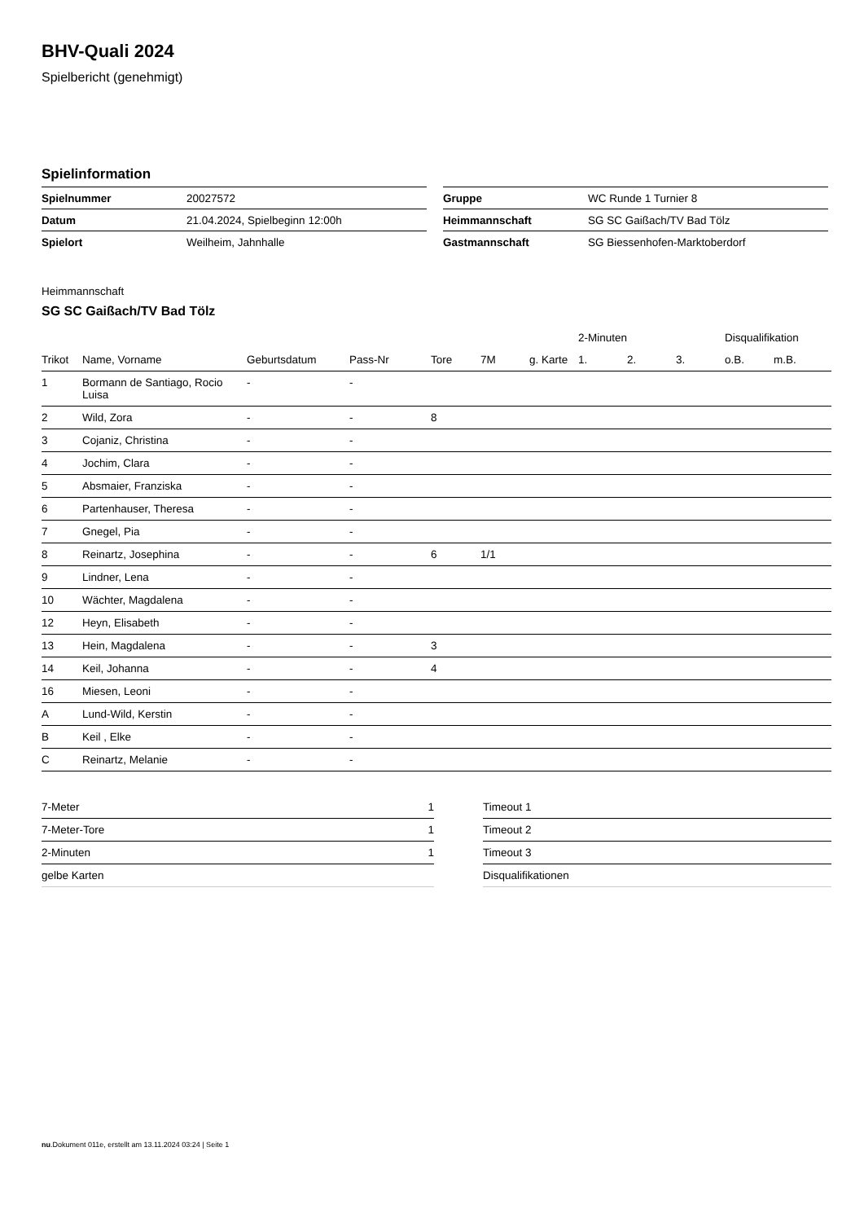BHV-Quali 2024
Spielbericht (genehmigt)
Spielinformation
| Spielnummer | 20027572 |
| Datum | 21.04.2024, Spielbeginn 12:00h |
| Spielort | Weilheim, Jahnhalle |
| Gruppe | WC Runde 1 Turnier 8 |
| Heimmannschaft | SG SC Gaißach/TV Bad Tölz |
| Gastmannschaft | SG Biessenhofen-Marktoberdorf |
Heimmannschaft
SG SC Gaißach/TV Bad Tölz
| | | | | | | | 2-Minuten | | | Disqualifikation | |
| --- | --- | --- | --- | --- | --- | --- | --- | --- | --- | --- | --- |
| Trikot | Name, Vorname | Geburtsdatum | Pass-Nr | Tore | 7M | g. Karte | 1. | 2. | 3. | o.B. | m.B. |
| 1 | Bormann de Santiago, Rocio Luisa | - | - | | | | | | | | |
| 2 | Wild, Zora | - | - | 8 | | | | | | | |
| 3 | Cojaniz, Christina | - | - | | | | | | | | |
| 4 | Jochim, Clara | - | - | | | | | | | | |
| 5 | Absmaier, Franziska | - | - | | | | | | | | |
| 6 | Partenhauser, Theresa | - | - | | | | | | | | |
| 7 | Gnegel, Pia | - | - | | | | | | | | |
| 8 | Reinartz, Josephina | - | - | 6 | 1/1 | | | | | | |
| 9 | Lindner, Lena | - | - | | | | | | | | |
| 10 | Wächter, Magdalena | - | - | | | | | | | | |
| 12 | Heyn, Elisabeth | - | - | | | | | | | | |
| 13 | Hein, Magdalena | - | - | 3 | | | | | | | |
| 14 | Keil, Johanna | - | - | 4 | | | | | | | |
| 16 | Miesen, Leoni | - | - | | | | | | | | |
| A | Lund-Wild, Kerstin | - | - | | | | | | | | |
| B | Keil , Elke | - | - | | | | | | | | |
| C | Reinartz, Melanie | - | - | | | | | | | | |
| 7-Meter | 1 |
| 7-Meter-Tore | 1 |
| 2-Minuten | 1 |
| gelbe Karten | |
| Timeout 1 |
| Timeout 2 |
| Timeout 3 |
| Disqualifikationen |
nu.Dokument 011e, erstellt am 13.11.2024 03:24 | Seite 1